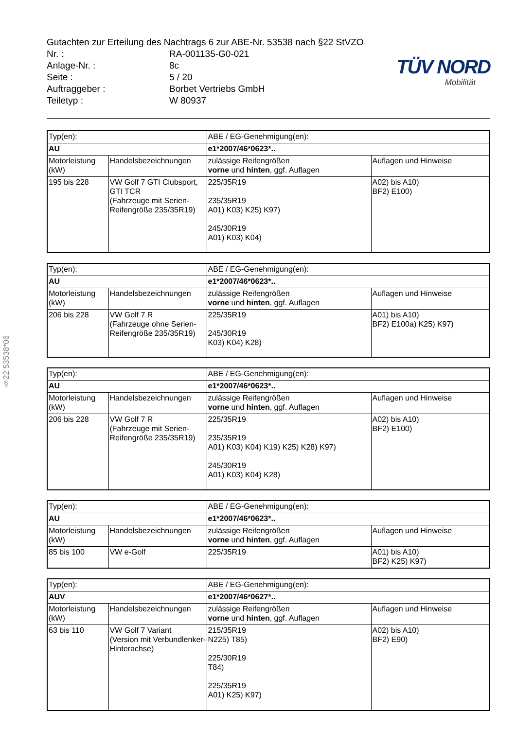§22 53538*06
Gutachten zur Erteilung des Nachtrags 6 zur ABE-Nr. 53538 nach §22 StVZO
Nr. : RA-001135-G0-021
Anlage-Nr. : 8c
Seite : 5 / 20
Auftraggeber : Borbet Vertriebs GmbH
Teiletyp : W 80937
TÜV NORD
Mobilität
| Typ(en): | | ABE / EG-Genehmigung(en): | |
| AU | | e1*2007/46*0623*.. | |
| Motorleistung (kW) | Handelsbezeichnungen | zulässige Reifengrößen vorne und hinten , ggf. Auflagen | Auflagen und Hinweise |
| 195 bis 228 | VW Golf 7 GTI Clubsport, GTI TCR (Fahrzeuge mit Serien-Reifengröße 235/35R19) | 225/35R19 235/35R19 A01) K03) K25) K97) 245/30R19 A01) K03) K04) | A02) bis A10) BF2) E100) |
| Typ(en): | | ABE / EG-Genehmigung(en): | |
| AU | | e1*2007/46*0623*.. | |
| Motorleistung (kW) | Handelsbezeichnungen | zulässige Reifengrößen vorne und hinten , ggf. Auflagen | Auflagen und Hinweise |
| 206 bis 228 | VW Golf 7 R (Fahrzeuge ohne Serien-Reifengröße 235/35R19) | 225/35R19 245/30R19 K03) K04) K28) | A01) bis A10) BF2) E100a) K25) K97) |
| Typ(en): | | ABE / EG-Genehmigung(en): | |
| AU | | e1*2007/46*0623*.. | |
| Motorleistung (kW) | Handelsbezeichnungen | zulässige Reifengrößen vorne und hinten , ggf. Auflagen | Auflagen und Hinweise |
| 206 bis 228 | VW Golf 7 R (Fahrzeuge mit Serien-Reifengröße 235/35R19) | 225/35R19 235/35R19 A01) K03) K04) K19) K25) K28) K97) 245/30R19 A01) K03) K04) K28) | A02) bis A10) BF2) E100) |
| Typ(en): | | ABE / EG-Genehmigung(en): | |
| AU | | e1*2007/46*0623*.. | |
| Motorleistung (kW) | Handelsbezeichnungen | zulässige Reifengrößen vorne und hinten , ggf. Auflagen | Auflagen und Hinweise |
| 85 bis 100 | VW e-Golf | 225/35R19 | A01) bis A10) BF2) K25) K97) |
| Typ(en): | | ABE / EG-Genehmigung(en): | |
| AUV | | e1*2007/46*0627*.. | |
| Motorleistung (kW) | Handelsbezeichnungen | zulässige Reifengrößen vorne und hinten , ggf. Auflagen | Auflagen und Hinweise |
| 63 bis 110 | VW Golf 7 Variant (Version mit Verbundlenker-Hinterachse) | 215/35R19 N225) T85) 225/30R19 T84) 225/35R19 A01) K25) K97) | A02) bis A10) BF2) E90) |